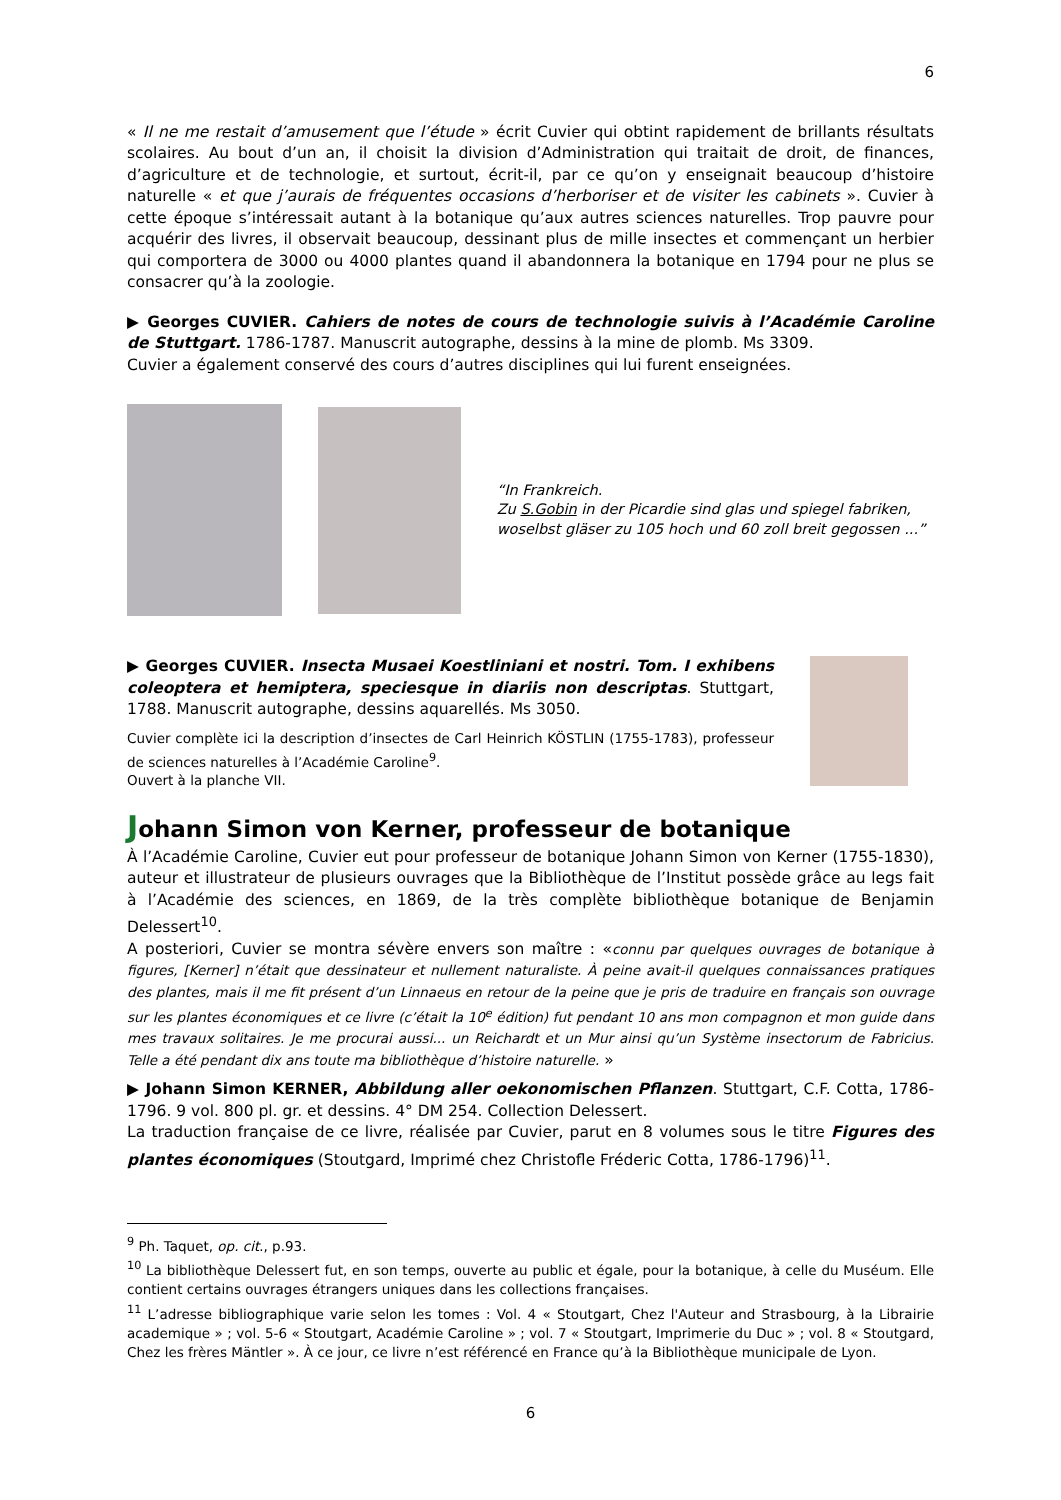6
« Il ne me restait d’amusement que l’étude » écrit Cuvier qui obtint rapidement de brillants résultats scolaires. Au bout d’un an, il choisit la division d’Administration qui traitait de droit, de finances, d’agriculture et de technologie, et surtout, écrit-il, par ce qu’on y enseignait beaucoup d’histoire naturelle « et que j’aurais de fréquentes occasions d’herboriser et de visiter les cabinets ». Cuvier à cette époque s’intéressait autant à la botanique qu’aux autres sciences naturelles. Trop pauvre pour acquérir des livres, il observait beaucoup, dessinant plus de mille insectes et commençant un herbier qui comportera de 3000 ou 4000 plantes quand il abandonnera la botanique en 1794 pour ne plus se consacrer qu’à la zoologie.
▶ Georges CUVIER. Cahiers de notes de cours de technologie suivis à l’Académie Caroline de Stuttgart. 1786-1787. Manuscrit autographe, dessins à la mine de plomb. Ms 3309.
Cuvier a également conservé des cours d’autres disciplines qui lui furent enseignées.
“In Frankreich.
Zu S.Gobin in der Picardie sind glas und spiegel fabriken, woselbst gläser zu 105 hoch und 60 zoll breit gegossen ...”
▶ Georges CUVIER. Insecta Musaei Koestliniani et nostri. Tom. I exhibens coleoptera et hemiptera, speciesque in diariis non descriptas. Stuttgart, 1788. Manuscrit autographe, dessins aquarellés. Ms 3050.
Cuvier complète ici la description d’insectes de Carl Heinrich KÖSTLIN (1755-1783), professeur de sciences naturelles à l’Académie Caroline<sup>9</sup>.
Ouvert à la planche VII.
Johann Simon von Kerner, professeur de botanique
À l’Académie Caroline, Cuvier eut pour professeur de botanique Johann Simon von Kerner (1755-1830), auteur et illustrateur de plusieurs ouvrages que la Bibliothèque de l’Institut possède grâce au legs fait à l’Académie des sciences, en 1869, de la très complète bibliothèque botanique de Benjamin Delessert<sup>10</sup>.
A posteriori, Cuvier se montra sévère envers son maître : «connu par quelques ouvrages de botanique à figures, [Kerner] n’était que dessinateur et nullement naturaliste. À peine avait-il quelques connaissances pratiques des plantes, mais il me fit présent d’un Linnaeus en retour de la peine que je pris de traduire en français son ouvrage sur les plantes économiques et ce livre (c’était la 10<sup>e</sup> édition) fut pendant 10 ans mon compagnon et mon guide dans mes travaux solitaires. Je me procurai aussi... un Reichardt et un Mur ainsi qu’un Système insectorum de Fabricius. Telle a été pendant dix ans toute ma bibliothèque d’histoire naturelle. »
▶ Johann Simon KERNER, Abbildung aller oekonomischen Pflanzen. Stuttgart, C.F. Cotta, 1786-1796. 9 vol. 800 pl. gr. et dessins. 4° DM 254. Collection Delessert.
La traduction française de ce livre, réalisée par Cuvier, parut en 8 volumes sous le titre Figures des plantes économiques (Stoutgard, Imprimé chez Christofle Fréderic Cotta, 1786-1796)<sup>11</sup>.
<sup>9</sup> Ph. Taquet, op. cit., p.93.
<sup>10</sup> La bibliothèque Delessert fut, en son temps, ouverte au public et égale, pour la botanique, à celle du Muséum. Elle contient certains ouvrages étrangers uniques dans les collections françaises.
<sup>11</sup> L’adresse bibliographique varie selon les tomes : Vol. 4 « Stoutgart, Chez l'Auteur and Strasbourg, à la Librairie academique » ; vol. 5-6 « Stoutgart, Académie Caroline » ; vol. 7 « Stoutgart, Imprimerie du Duc » ; vol. 8 « Stoutgard, Chez les frères Mäntler ». À ce jour, ce livre n’est référencé en France qu’à la Bibliothèque municipale de Lyon.
6